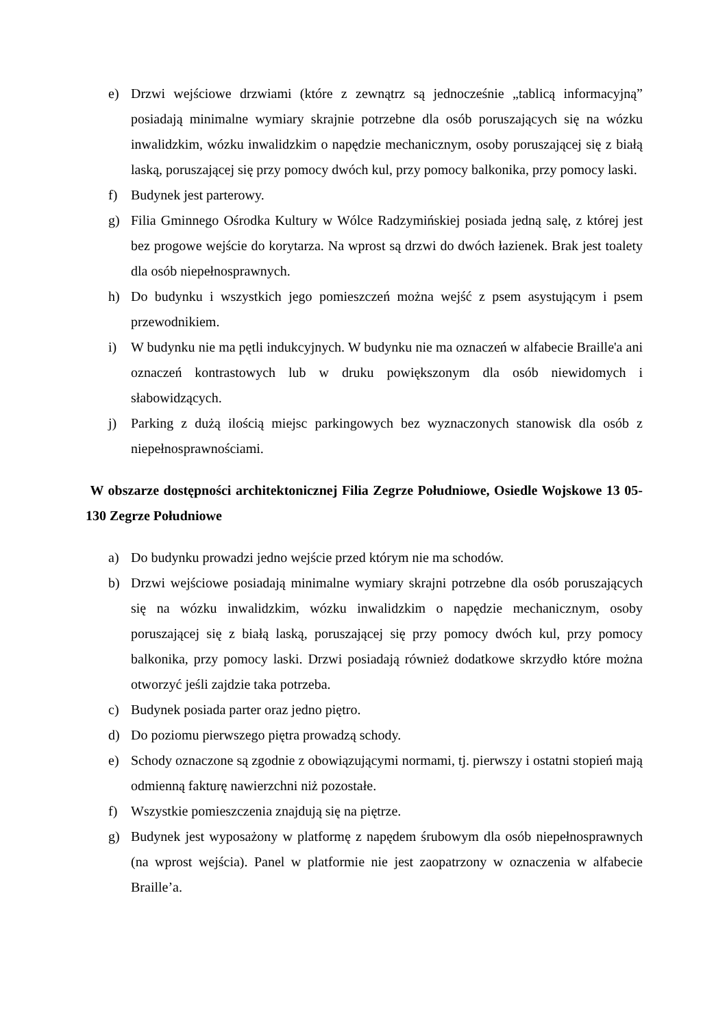e) Drzwi wejściowe drzwiami (które z zewnątrz są jednocześnie „tablicą informacyjną” posiadają minimalne wymiary skrajnie potrzebne dla osób poruszających się na wózku inwalidzkim, wózku inwalidzkim o napędzie mechanicznym, osoby poruszającej się z białą laską, poruszającej się przy pomocy dwóch kul, przy pomocy balkonika, przy pomocy laski.
f) Budynek jest parterowy.
g) Filia Gminnego Ośrodka Kultury w Wólce Radzymińskiej posiada jedną salę, z której jest bez progowe wejście do korytarza. Na wprost są drzwi do dwóch łazienek. Brak jest toalety dla osób niepełnosprawnych.
h) Do budynku i wszystkich jego pomieszczeń można wejść z psem asystującym i psem przewodnikiem.
i) W budynku nie ma pętli indukcyjnych. W budynku nie ma oznaczeń w alfabecie Braille'a ani oznaczeń kontrastowych lub w druku powiększonym dla osób niewidomych i słabowidzących.
j) Parking z dużą ilością miejsc parkingowych bez wyznaczonych stanowisk dla osób z niepełnosprawnościami.
W obszarze dostępności architektonicznej Filia Zegrze Południowe, Osiedle Wojskowe 13 05-130 Zegrze Południowe
a) Do budynku prowadzi jedno wejście przed którym nie ma schodów.
b) Drzwi wejściowe posiadają minimalne wymiary skrajni potrzebne dla osób poruszających się na wózku inwalidzkim, wózku inwalidzkim o napędzie mechanicznym, osoby poruszającej się z białą laską, poruszającej się przy pomocy dwóch kul, przy pomocy balkonika, przy pomocy laski. Drzwi posiadają również dodatkowe skrzydło które można otworzyć jeśli zajdzie taka potrzeba.
c) Budynek posiada parter oraz jedno piętro.
d) Do poziomu pierwszego piętra prowadzą schody.
e) Schody oznaczone są zgodnie z obowiązującymi normami, tj. pierwszy i ostatni stopień mają odmienną fakturę nawierzchni niż pozostałe.
f) Wszystkie pomieszczenia znajdują się na piętrze.
g) Budynek jest wyposażony w platformę z napędem śrubowym dla osób niepełnosprawnych (na wprost wejścia). Panel w platformie nie jest zaopatrzony w oznaczenia w alfabecie Braille’a.